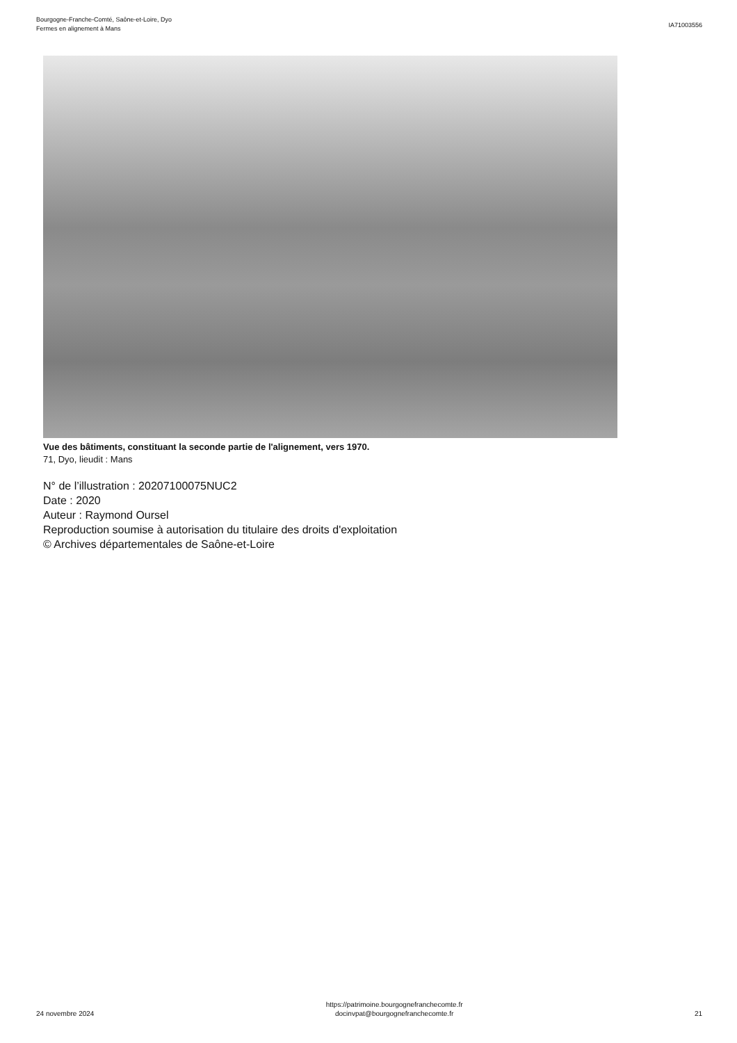Bourgogne-Franche-Comté, Saône-et-Loire, Dyo
Fermes en alignement à Mans
IA71003556
Vue des bâtiments, constituant la seconde partie de l'alignement, vers 1970.
71, Dyo, lieudit : Mans
N° de l’illustration : 20207100075NUC2
Date : 2020
Auteur : Raymond Oursel
Reproduction soumise à autorisation du titulaire des droits d'exploitation
© Archives départementales de Saône-et-Loire
24 novembre 2024
https://patrimoine.bourgognefranchecomte.fr
docinvpat@bourgognefranchecomte.fr
21